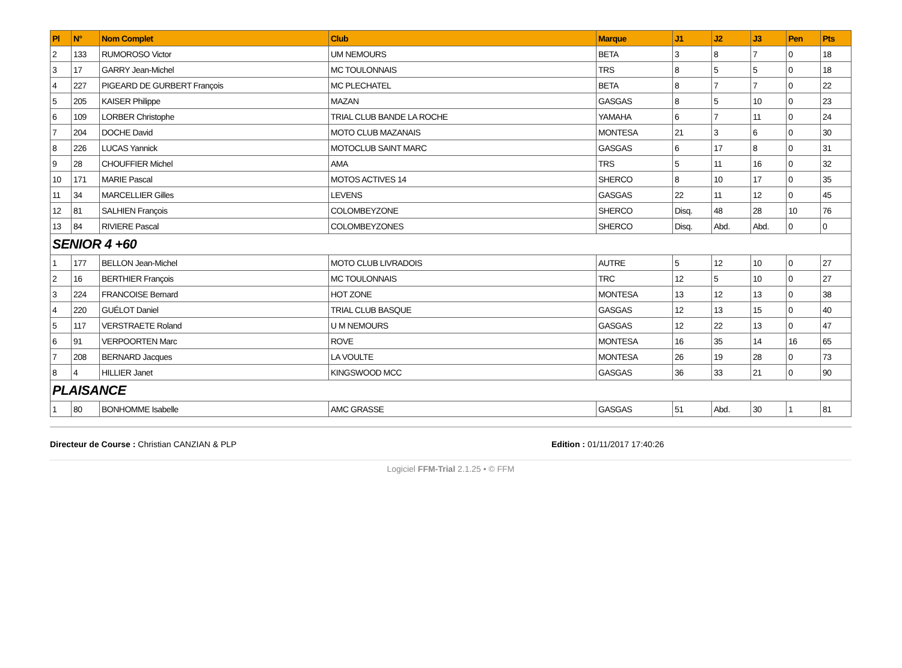| Pl | N° | Nom Complet | Club | Marque | J1 | J2 | J3 | Pen | Pts |
| --- | --- | --- | --- | --- | --- | --- | --- | --- | --- |
| 2 | 133 | RUMOROSO Victor | UM NEMOURS | BETA | 3 | 8 | 7 | 0 | 18 |
| 3 | 17 | GARRY Jean-Michel | MC TOULONNAIS | TRS | 8 | 5 | 5 | 0 | 18 |
| 4 | 227 | PIGEARD DE GURBERT François | MC PLECHATEL | BETA | 8 | 7 | 7 | 0 | 22 |
| 5 | 205 | KAISER Philippe | MAZAN | GASGAS | 8 | 5 | 10 | 0 | 23 |
| 6 | 109 | LORBER Christophe | TRIAL CLUB BANDE LA ROCHE | YAMAHA | 6 | 7 | 11 | 0 | 24 |
| 7 | 204 | DOCHE David | MOTO CLUB MAZANAIS | MONTESA | 21 | 3 | 6 | 0 | 30 |
| 8 | 226 | LUCAS Yannick | MOTOCLUB SAINT MARC | GASGAS | 6 | 17 | 8 | 0 | 31 |
| 9 | 28 | CHOUFFIER Michel | AMA | TRS | 5 | 11 | 16 | 0 | 32 |
| 10 | 171 | MARIE Pascal | MOTOS ACTIVES 14 | SHERCO | 8 | 10 | 17 | 0 | 35 |
| 11 | 34 | MARCELLIER Gilles | LEVENS | GASGAS | 22 | 11 | 12 | 0 | 45 |
| 12 | 81 | SALHIEN François | COLOMBEYZONE | SHERCO | Disq. | 48 | 28 | 10 | 76 |
| 13 | 84 | RIVIERE Pascal | COLOMBEYZONES | SHERCO | Disq. | Abd. | Abd. | 0 | 0 |
| SENIOR 4 +60 | | | | | | | | | |
| 1 | 177 | BELLON Jean-Michel | MOTO CLUB LIVRADOIS | AUTRE | 5 | 12 | 10 | 0 | 27 |
| 2 | 16 | BERTHIER François | MC TOULONNAIS | TRC | 12 | 5 | 10 | 0 | 27 |
| 3 | 224 | FRANCOISE Bernard | HOT ZONE | MONTESA | 13 | 12 | 13 | 0 | 38 |
| 4 | 220 | GUÉLOT Daniel | TRIAL CLUB BASQUE | GASGAS | 12 | 13 | 15 | 0 | 40 |
| 5 | 117 | VERSTRAETE Roland | U M NEMOURS | GASGAS | 12 | 22 | 13 | 0 | 47 |
| 6 | 91 | VERPOORTEN Marc | ROVE | MONTESA | 16 | 35 | 14 | 16 | 65 |
| 7 | 208 | BERNARD Jacques | LA VOULTE | MONTESA | 26 | 19 | 28 | 0 | 73 |
| 8 | 4 | HILLIER Janet | KINGSWOOD MCC | GASGAS | 36 | 33 | 21 | 0 | 90 |
| PLAISANCE | | | | | | | | | |
| 1 | 80 | BONHOMME Isabelle | AMC GRASSE | GASGAS | 51 | Abd. | 30 | 1 | 81 |
Directeur de Course : Christian CANZIAN & PLP Edition : 01/11/2017 17:40:26
Logiciel FFM-Trial 2.1.25 • © FFM